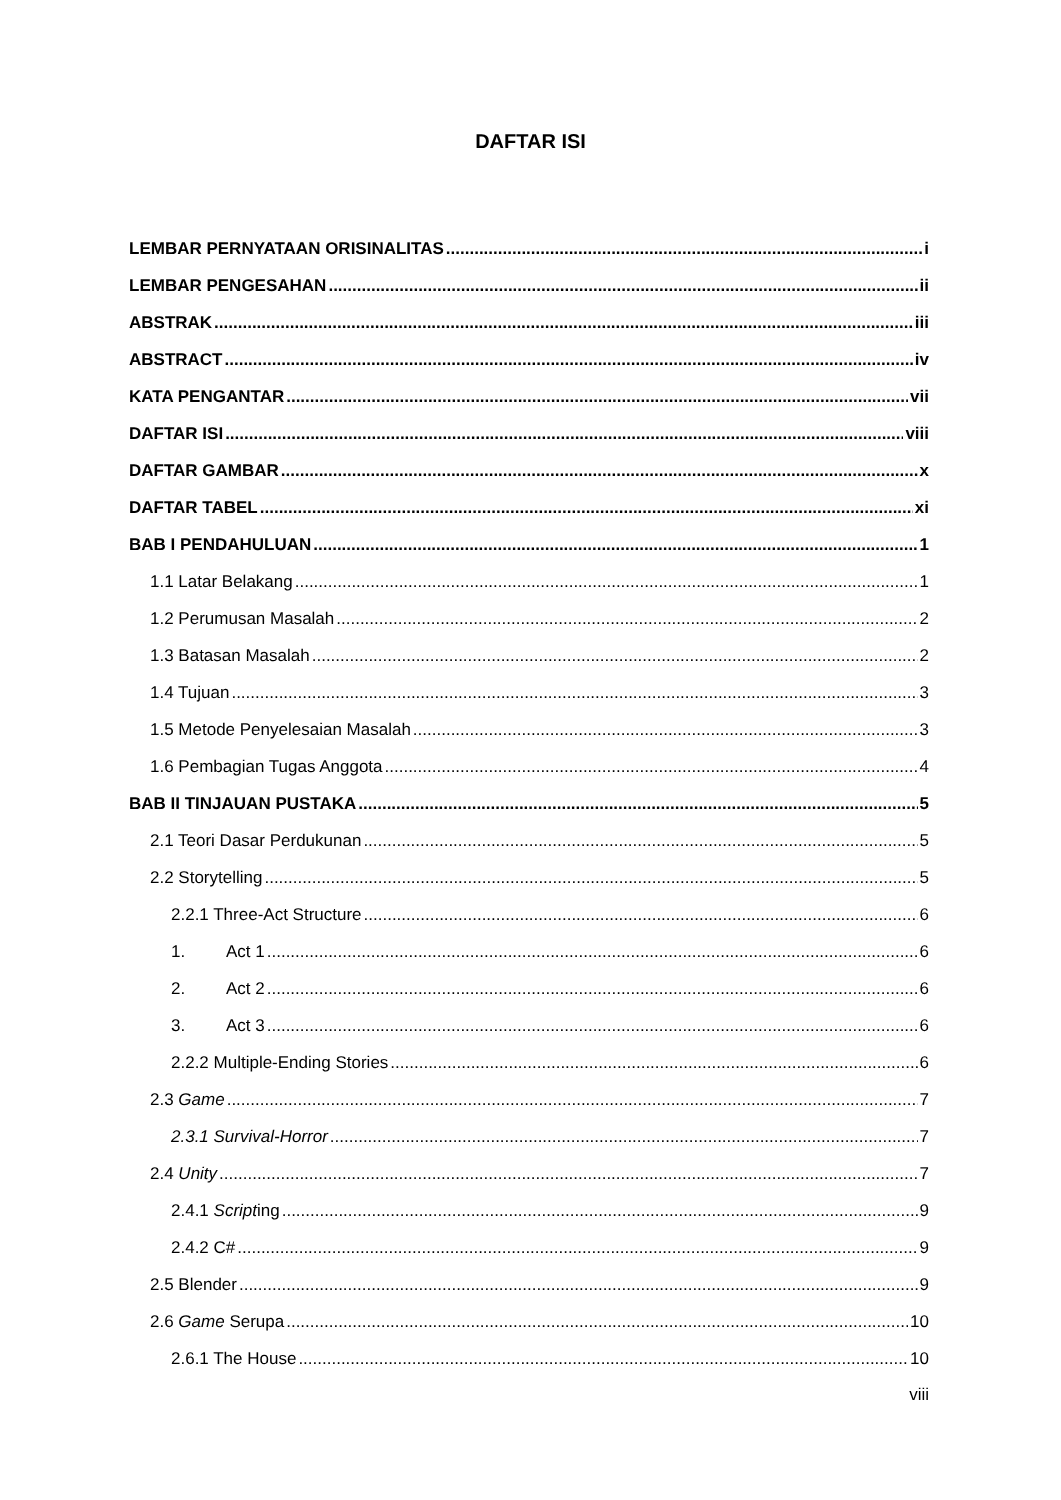DAFTAR ISI
LEMBAR PERNYATAAN ORISINALITAS i
LEMBAR PENGESAHAN ii
ABSTRAK iii
ABSTRACT iv
KATA PENGANTAR vii
DAFTAR ISI viii
DAFTAR GAMBAR x
DAFTAR TABEL xi
BAB I PENDAHULUAN 1
1.1 Latar Belakang 1
1.2 Perumusan Masalah 2
1.3 Batasan Masalah 2
1.4 Tujuan 3
1.5 Metode Penyelesaian Masalah 3
1.6 Pembagian Tugas Anggota 4
BAB II TINJAUAN PUSTAKA 5
2.1 Teori Dasar Perdukunan 5
2.2 Storytelling 5
2.2.1 Three-Act Structure 6
1. Act 1 6
2. Act 2 6
3. Act 3 6
2.2.2 Multiple-Ending Stories 6
2.3 Game 7
2.3.1 Survival-Horror 7
2.4 Unity 7
2.4.1 Scripting 9
2.4.2 C# 9
2.5 Blender 9
2.6 Game Serupa 10
2.6.1 The House 10
viii